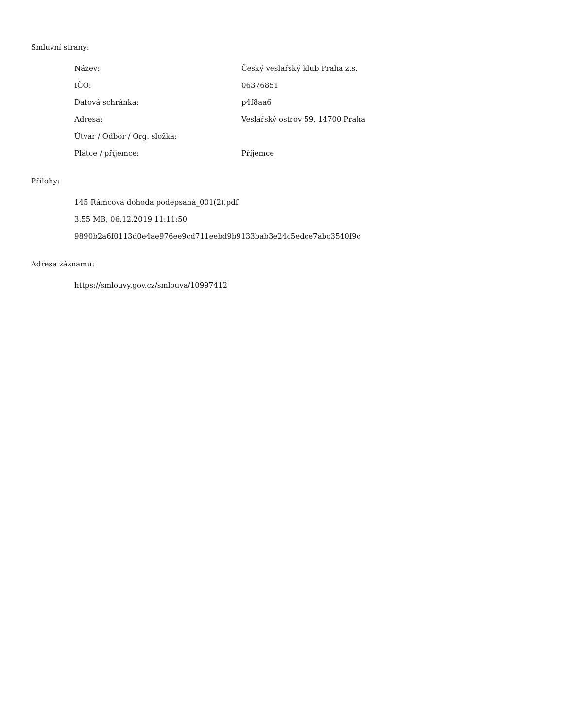Smluvní strany:
| Název: | Český veslařský klub Praha z.s. |
| IČO: | 06376851 |
| Datová schránka: | p4f8aa6 |
| Adresa: | Veslařský ostrov 59, 14700 Praha |
| Útvar / Odbor / Org. složka: | |
| Plátce / příjemce: | Příjemce |
Přílohy:
145 Rámcová dohoda podepsaná_001(2).pdf
3.55 MB, 06.12.2019 11:11:50
9890b2a6f0113d0e4ae976ee9cd711eebd9b9133bab3e24c5edce7abc3540f9c
Adresa záznamu:
https://smlouvy.gov.cz/smlouva/10997412